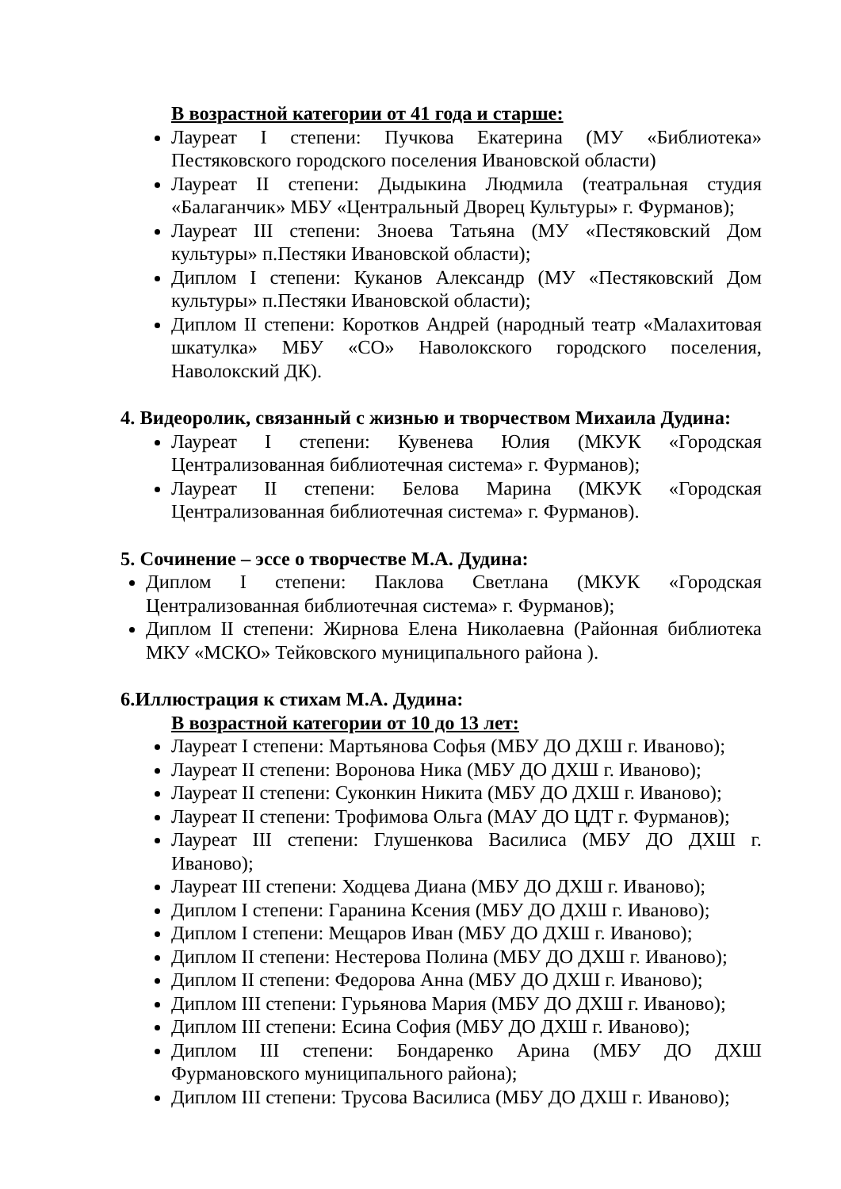В возрастной категории от 41 года и старше:
Лауреат I степени: Пучкова Екатерина (МУ «Библиотека» Пестяковского городского поселения Ивановской области)
Лауреат II степени: Дыдыкина Людмила (театральная студия «Балаганчик» МБУ «Центральный Дворец Культуры» г. Фурманов);
Лауреат III степени: Зноева Татьяна (МУ «Пестяковский Дом культуры» п.Пестяки Ивановской области);
Диплом I степени: Куканов Александр (МУ «Пестяковский Дом культуры» п.Пестяки Ивановской области);
Диплом II степени: Коротков Андрей (народный театр «Малахитовая шкатулка» МБУ «СО» Наволокского городского поселения, Наволокский ДК).
4. Видеоролик, связанный с жизнью и творчеством Михаила Дудина:
Лауреат I степени: Кувенева Юлия (МКУК «Городская Централизованная библиотечная система» г. Фурманов);
Лауреат II степени: Белова Марина (МКУК «Городская Централизованная библиотечная система» г. Фурманов).
5. Сочинение – эссе о творчестве М.А. Дудина:
Диплом I степени: Паклова Светлана (МКУК «Городская Централизованная библиотечная система» г. Фурманов);
Диплом II степени: Жирнова Елена Николаевна (Районная библиотека МКУ «МСКО» Тейковского муниципального района ).
6.Иллюстрация к стихам М.А. Дудина:
В возрастной категории от 10 до 13 лет:
Лауреат I степени: Мартьянова Софья (МБУ ДО ДХШ г. Иваново);
Лауреат II степени: Воронова Ника (МБУ ДО ДХШ г. Иваново);
Лауреат II степени: Суконкин Никита (МБУ ДО ДХШ г. Иваново);
Лауреат II степени: Трофимова Ольга (МАУ ДО ЦДТ г. Фурманов);
Лауреат III степени: Глушенкова Василиса (МБУ ДО ДХШ г. Иваново);
Лауреат III степени: Ходцева Диана (МБУ ДО ДХШ г. Иваново);
Диплом I степени: Гаранина Ксения (МБУ ДО ДХШ г. Иваново);
Диплом I степени: Мещаров Иван (МБУ ДО ДХШ г. Иваново);
Диплом II степени: Нестерова Полина (МБУ ДО ДХШ г. Иваново);
Диплом II степени: Федорова Анна (МБУ ДО ДХШ г. Иваново);
Диплом III степени: Гурьянова Мария (МБУ ДО ДХШ г. Иваново);
Диплом III степени: Есина София (МБУ ДО ДХШ г. Иваново);
Диплом III степени: Бондаренко Арина (МБУ ДО ДХШ Фурмановского муниципального района);
Диплом III степени: Трусова Василиса (МБУ ДО ДХШ г. Иваново);